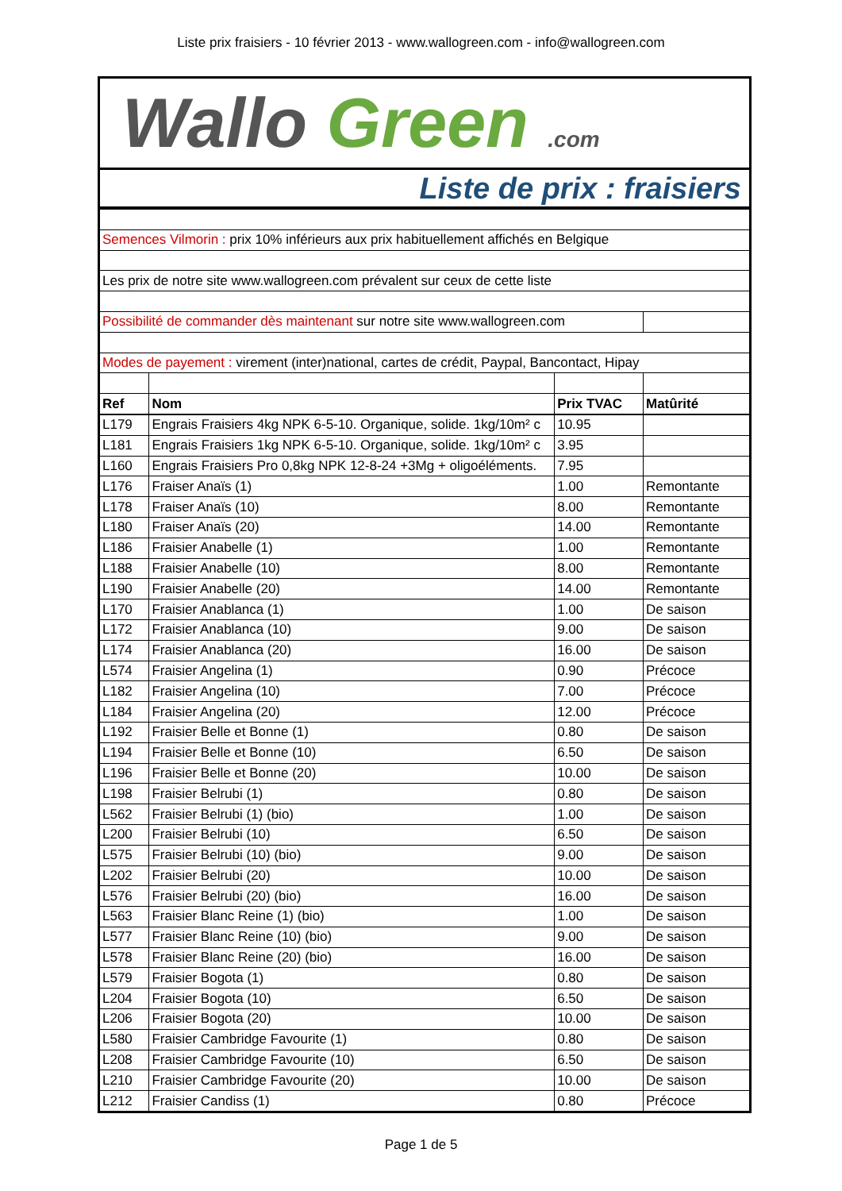Liste prix fraisiers - 10 février 2013 - www.wallogreen.com - info@wallogreen.com
Wallo Green .com
Liste de prix : fraisiers
| Semences Vilmorin : prix 10% inférieurs aux prix habituellement affichés en Belgique | | | |
| Les prix de notre site www.wallogreen.com prévalent sur ceux de cette liste | | | |
| Possibilité de commander dès maintenant sur notre site www.wallogreen.com | | | |
| Modes de payement : virement (inter)national, cartes de crédit, Paypal, Bancontact, Hipay | | | |
| Ref | Nom | Prix TVAC | Matûrité |
| L179 | Engrais Fraisiers 4kg NPK 6-5-10. Organique, solide. 1kg/10m² c | 10.95 | |
| L181 | Engrais Fraisiers 1kg NPK 6-5-10. Organique, solide. 1kg/10m² c | 3.95 | |
| L160 | Engrais Fraisiers Pro 0,8kg NPK 12-8-24 +3Mg + oligoéléments. | 7.95 | |
| L176 | Fraiser Anaïs (1) | 1.00 | Remontante |
| L178 | Fraiser Anaïs (10) | 8.00 | Remontante |
| L180 | Fraiser Anaïs (20) | 14.00 | Remontante |
| L186 | Fraisier Anabelle (1) | 1.00 | Remontante |
| L188 | Fraisier Anabelle (10) | 8.00 | Remontante |
| L190 | Fraisier Anabelle (20) | 14.00 | Remontante |
| L170 | Fraisier Anablanca (1) | 1.00 | De saison |
| L172 | Fraisier Anablanca (10) | 9.00 | De saison |
| L174 | Fraisier Anablanca (20) | 16.00 | De saison |
| L574 | Fraisier Angelina (1) | 0.90 | Précoce |
| L182 | Fraisier Angelina (10) | 7.00 | Précoce |
| L184 | Fraisier Angelina (20) | 12.00 | Précoce |
| L192 | Fraisier Belle et Bonne (1) | 0.80 | De saison |
| L194 | Fraisier Belle et Bonne (10) | 6.50 | De saison |
| L196 | Fraisier Belle et Bonne (20) | 10.00 | De saison |
| L198 | Fraisier Belrubi (1) | 0.80 | De saison |
| L562 | Fraisier Belrubi (1) (bio) | 1.00 | De saison |
| L200 | Fraisier Belrubi (10) | 6.50 | De saison |
| L575 | Fraisier Belrubi (10) (bio) | 9.00 | De saison |
| L202 | Fraisier Belrubi (20) | 10.00 | De saison |
| L576 | Fraisier Belrubi (20) (bio) | 16.00 | De saison |
| L563 | Fraisier Blanc Reine (1) (bio) | 1.00 | De saison |
| L577 | Fraisier Blanc Reine (10) (bio) | 9.00 | De saison |
| L578 | Fraisier Blanc Reine (20) (bio) | 16.00 | De saison |
| L579 | Fraisier Bogota (1) | 0.80 | De saison |
| L204 | Fraisier Bogota (10) | 6.50 | De saison |
| L206 | Fraisier Bogota (20) | 10.00 | De saison |
| L580 | Fraisier Cambridge Favourite (1) | 0.80 | De saison |
| L208 | Fraisier Cambridge Favourite (10) | 6.50 | De saison |
| L210 | Fraisier Cambridge Favourite (20) | 10.00 | De saison |
| L212 | Fraisier Candiss (1) | 0.80 | Précoce |
Page 1 de 5